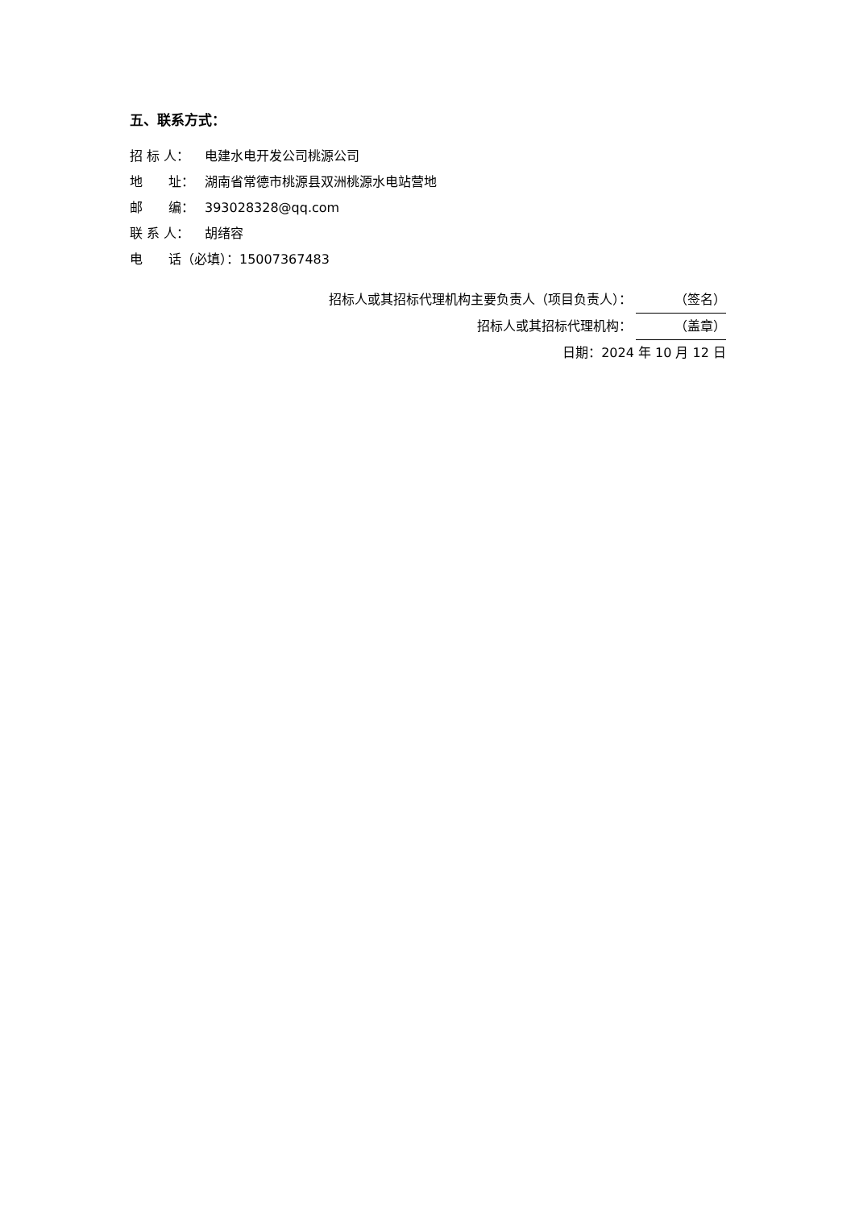五、联系方式：
招 标 人： 电建水电开发公司桃源公司
地　　址： 湖南省常德市桃源县双洲桃源水电站营地
邮　　编： 393028328@qq.com
联 系 人： 胡绪容
电　　话（必填）：15007367483
招标人或其招标代理机构主要负责人（项目负责人）： （签名）
招标人或其招标代理机构： （盖章）
日期：2024 年 10 月 12 日